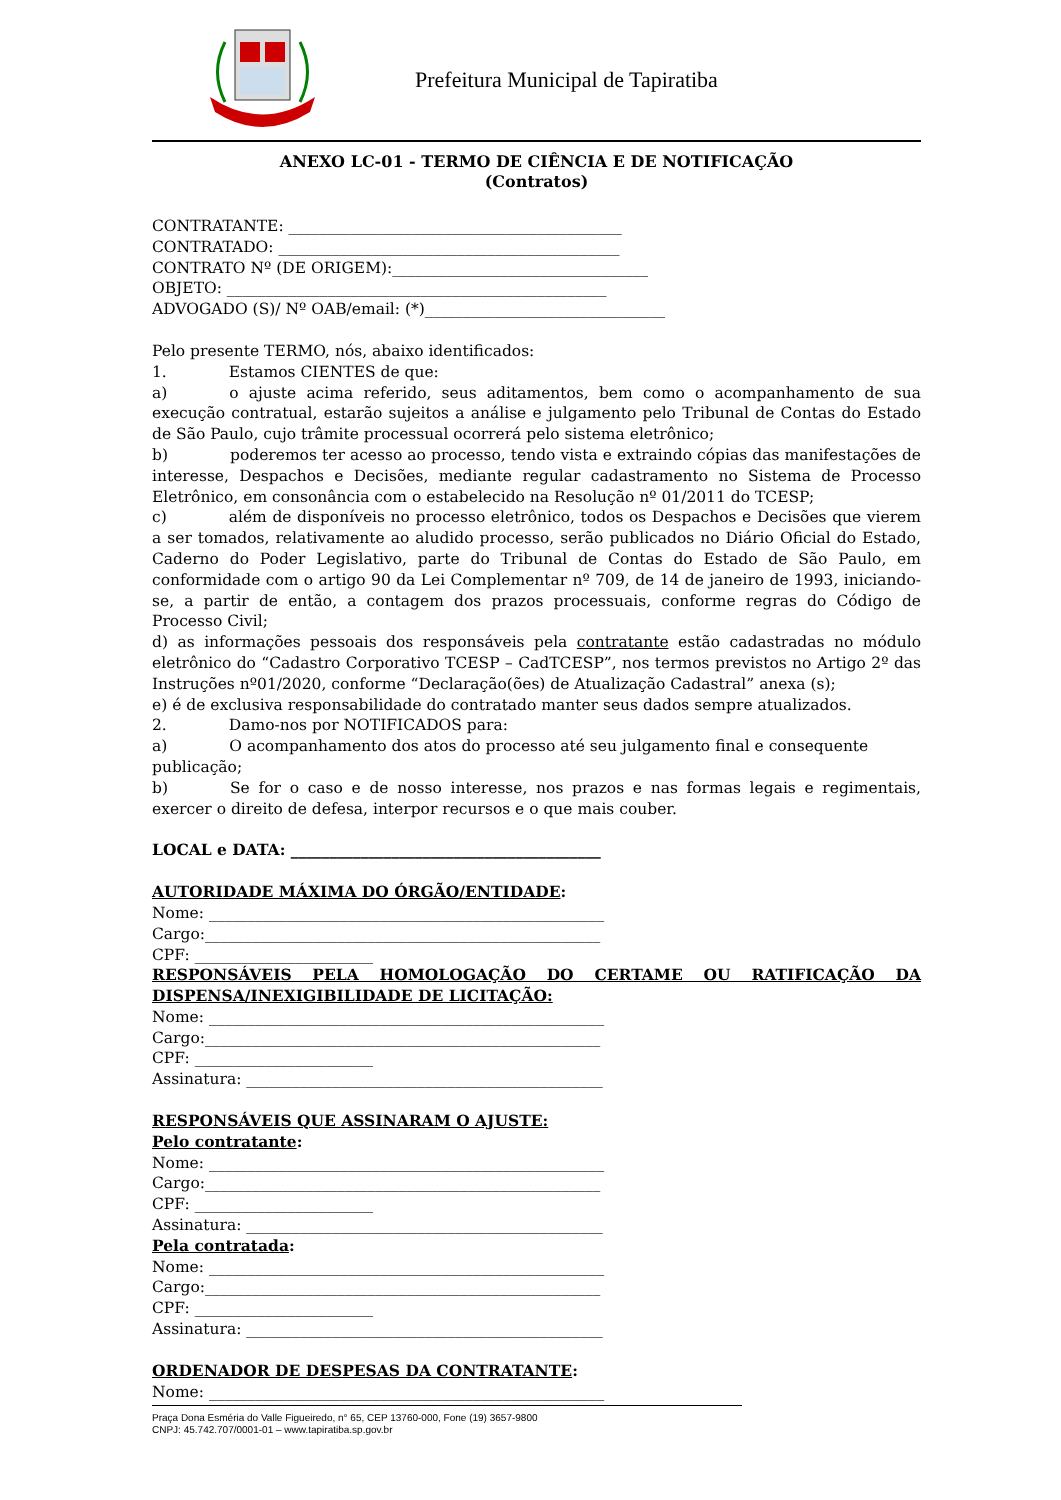Prefeitura Municipal de Tapiratiba
ANEXO LC-01 - TERMO DE CIÊNCIA E DE NOTIFICAÇÃO
(Contratos)
CONTRATANTE: ___________________________________________
CONTRATADO: ____________________________________________
CONTRATO Nº (DE ORIGEM):_________________________________
OBJETO: _________________________________________________
ADVOGADO (S)/ Nº OAB/email: (*)_______________________________
Pelo presente TERMO, nós, abaixo identificados:
1. Estamos CIENTES de que:
a) o ajuste acima referido, seus aditamentos, bem como o acompanhamento de sua execução contratual, estarão sujeitos a análise e julgamento pelo Tribunal de Contas do Estado de São Paulo, cujo trâmite processual ocorrerá pelo sistema eletrônico;
b) poderemos ter acesso ao processo, tendo vista e extraindo cópias das manifestações de interesse, Despachos e Decisões, mediante regular cadastramento no Sistema de Processo Eletrônico, em consonância com o estabelecido na Resolução nº 01/2011 do TCESP;
c) além de disponíveis no processo eletrônico, todos os Despachos e Decisões que vierem a ser tomados, relativamente ao aludido processo, serão publicados no Diário Oficial do Estado, Caderno do Poder Legislativo, parte do Tribunal de Contas do Estado de São Paulo, em conformidade com o artigo 90 da Lei Complementar nº 709, de 14 de janeiro de 1993, iniciando-se, a partir de então, a contagem dos prazos processuais, conforme regras do Código de Processo Civil;
d) as informações pessoais dos responsáveis pela contratante estão cadastradas no módulo eletrônico do “Cadastro Corporativo TCESP – CadTCESP”, nos termos previstos no Artigo 2º das Instruções nº01/2020, conforme “Declaração(ões) de Atualização Cadastral” anexa (s);
e) é de exclusiva responsabilidade do contratado manter seus dados sempre atualizados.
2. Damo-nos por NOTIFICADOS para:
a) O acompanhamento dos atos do processo até seu julgamento final e consequente publicação;
b) Se for o caso e de nosso interesse, nos prazos e nas formas legais e regimentais, exercer o direito de defesa, interpor recursos e o que mais couber.
LOCAL e DATA: ________________________________________
AUTORIDADE MÁXIMA DO ÓRGÃO/ENTIDADE:
Nome: ___________________________________________________
Cargo:___________________________________________________
CPF: _______________________
RESPONSÁVEIS PELA HOMOLOGAÇÃO DO CERTAME OU RATIFICAÇÃO DA DISPENSA/INEXIGIBILIDADE DE LICITAÇÃO:
Nome: ___________________________________________________
Cargo:___________________________________________________
CPF: _______________________
Assinatura: ______________________________________________
RESPONSÁVEIS QUE ASSINARAM O AJUSTE:
Pelo contratante:
Nome: ___________________________________________________
Cargo:___________________________________________________
CPF: _______________________
Assinatura: ______________________________________________
Pela contratada:
Nome: ___________________________________________________
Cargo:___________________________________________________
CPF: _______________________
Assinatura: ______________________________________________
ORDENADOR DE DESPESAS DA CONTRATANTE:
Nome: ___________________________________________________
Praça Dona Esméria do Valle Figueiredo, n° 65, CEP 13760-000, Fone (19) 3657-9800
CNPJ: 45.742.707/0001-01 – www.tapiratiba.sp.gov.br